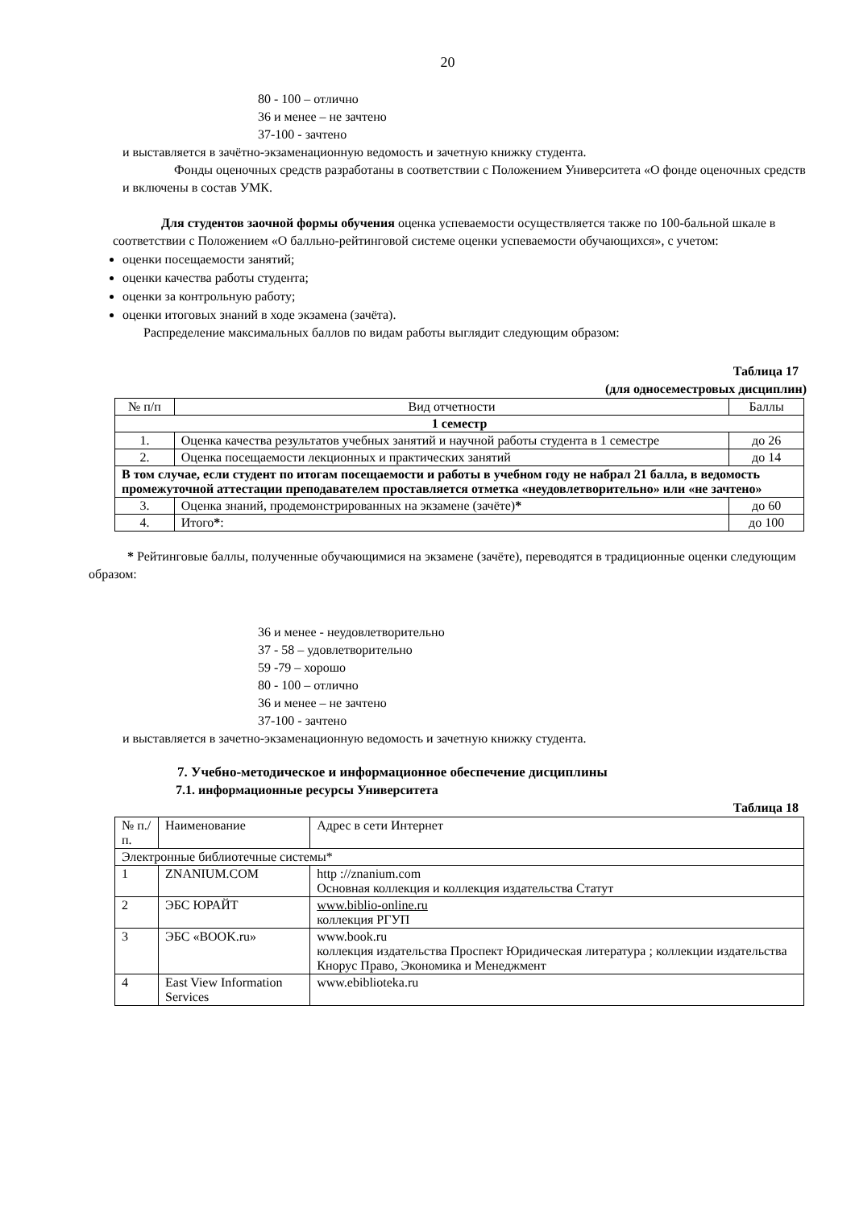20
80 - 100 – отлично
36 и менее – не зачтено
37-100 - зачтено
и выставляется в зачётно-экзаменационную ведомость и зачетную книжку студента.
Фонды оценочных средств разработаны в соответствии с Положением Университета «О фонде оценочных средств и включены в состав УМК.
Для студентов заочной формы обучения оценка успеваемости осуществляется также по 100-бальной шкале в соответствии с Положением «О балльно-рейтинговой системе оценки успеваемости обучающихся», с учетом:
оценки посещаемости занятий;
оценки качества работы студента;
оценки за контрольную работу;
оценки итоговых знаний в ходе экзамена (зачёта).
Распределение максимальных баллов по видам работы выглядит следующим образом:
Таблица 17
(для односеместровых дисциплин)
| № п/п | Вид отчетности | Баллы |
| --- | --- | --- |
| 1 семестр | | |
| 1. | Оценка качества результатов учебных занятий и научной работы студента в 1 семестре | до 26 |
| 2. | Оценка посещаемости лекционных и практических занятий | до 14 |
| В том случае, если студент по итогам посещаемости и работы в учебном году не набрал 21 балла, в ведомость промежуточной аттестации преподавателем проставляется отметка «неудовлетворительно» или «не зачтено» | | |
| 3. | Оценка знаний, продемонстрированных на экзамене (зачёте) * | до 60 |
| 4. | Итого * : | до 100 |
* Рейтинговые баллы, полученные обучающимися на экзамене (зачёте), переводятся в традиционные оценки следующим образом:
36 и менее - неудовлетворительно
37 - 58 – удовлетворительно
59 -79 – хорошо
80 - 100 – отлично
36 и менее – не зачтено
37-100 - зачтено
и выставляется в зачетно-экзаменационную ведомость и зачетную книжку студента.
7. Учебно-методическое и информационное обеспечение дисциплины
7.1. информационные ресурсы Университета
Таблица 18
| № п./п. | Наименование | Адрес в сети Интернет |
| --- | --- | --- |
| Электронные библиотечные системы* | | |
| 1 | ZNANIUM.COM | http ://znanium.com Основная коллекция и коллекция издательства Статут |
| 2 | ЭБС ЮРАЙТ | www.biblio-online.ru коллекция РГУП |
| 3 | ЭБС «BOOK.ru» | www.book.ru коллекция издательства Проспект Юридическая литература ; коллекции издательства Кнорус Право, Экономика и Менеджмент |
| 4 | East View Information Services | www.ebiblioteka.ru |